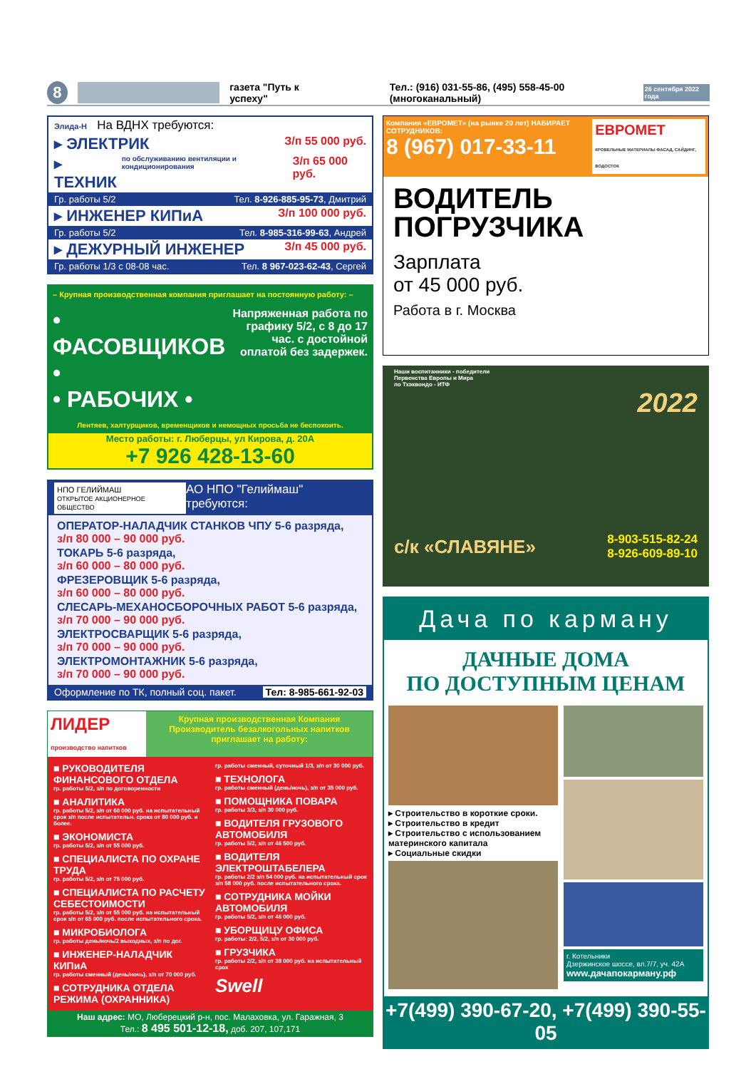8
газета "Путь к успеху"
Тел.: (916) 031-55-86, (495) 558-45-00 (многоканальный)
26 сентября 2022 года
Элида-Н На ВДНХ требуются:
▸ ЭЛЕКТРИК З/п 55 000 руб.
▸ ТЕХНИК по обслуживанию вентиляции и кондиционирования З/п 65 000 руб.
Гр. работы 5/2 Тел. 8-926-885-95-73, Дмитрий
▸ ИНЖЕНЕР КИПиА З/п 100 000 руб.
Гр. работы 5/2 Тел. 8-985-316-99-63, Андрей
▸ ДЕЖУРНЫЙ ИНЖЕНЕР З/п 45 000 руб.
Гр. работы 1/3 с 08-08 час. Тел. 8 967-023-62-43, Сергей
– Крупная производственная компания приглашает на постоянную работу: –
• ФАСОВЩИКОВ •
• РАБОЧИХ •
Напряженная работа по графику 5/2, с 8 до 17 час. с достойной оплатой без задержек.
Лентяев, халтурщиков, временщиков и немощных просьба не беспокоить.
Место работы: г. Люберцы, ул Кирова, д. 20А
+7 926 428-13-60
НПО ГЕЛИЙМАШ
ОТКРЫТОЕ АКЦИОНЕРНОЕ ОБЩЕСТВО АО НПО "Гелиймаш" требуются:
ОПЕРАТОР-НАЛАДЧИК СТАНКОВ ЧПУ 5-6 разряда,
з/п 80 000 – 90 000 руб.
ТОКАРЬ 5-6 разряда,
з/п 60 000 – 80 000 руб.
ФРЕЗЕРОВЩИК 5-6 разряда,
з/п 60 000 – 80 000 руб.
СЛЕСАРЬ-МЕХАНОСБОРОЧНЫХ РАБОТ 5-6 разряда,
з/п 70 000 – 90 000 руб.
ЭЛЕКТРОСВАРЩИК 5-6 разряда,
з/п 70 000 – 90 000 руб.
ЭЛЕКТРОМОНТАЖНИК 5-6 разряда,
з/п 70 000 – 90 000 руб.
Оформление по ТК, полный соц. пакет. Тел: 8-985-661-92-03
ЛИДЕР
производство напитков
Крупная производственная Компания Производитель безалкогольных напитков приглашает на работу:
■ РУКОВОДИТЕЛЯ ФИНАНСОВОГО ОТДЕЛА
гр. работы 5/2, з/п по договоренности
■ АНАЛИТИКА
гр. работы 5/2, з/п от 60 000 руб. на испытательный срок з/п после испытательн. срока от 80 000 руб. и более.
■ ЭКОНОМИСТА
гр. работы 5/2, з/п от 55 000 руб.
■ СПЕЦИАЛИСТА ПО ОХРАНЕ ТРУДА
гр. работы 5/2, з/п от 75 000 руб.
■ СПЕЦИАЛИСТА ПО РАСЧЕТУ СЕБЕСТОИМОСТИ
гр. работы 5/2, з/п от 55 000 руб. на испытательный срок з/п от 65 000 руб. после испытательного срока.
■ МИКРОБИОЛОГА
гр. работы день/ночь/2 выходных, з/п по дог.
■ ИНЖЕНЕР-НАЛАДЧИК КИПиА
гр. работы сменный (день/ночь), з/п от 70 000 руб.
■ СОТРУДНИКА ОТДЕЛА РЕЖИМА (ОХРАННИКА)
гр. работы сменный, суточный 1/3, з/п от 30 000 руб.
■ ТЕХНОЛОГА
гр. работы сменный (день/ночь), з/п от 35 000 руб.
■ ПОМОЩНИКА ПОВАРА
гр. работы 3/3, з/п 30 000 руб.
■ ВОДИТЕЛЯ ГРУЗОВОГО АВТОМОБИЛЯ
гр. работы 5/2, з/п от 46 500 руб.
■ ВОДИТЕЛЯ ЭЛЕКТРОШТАБЕЛЕРА
гр. работы 2/2 з/п 54 000 руб. на испытательный срок з/п 58 000 руб. после испытательного срока.
■ СОТРУДНИКА МОЙКИ АВТОМОБИЛЯ
гр. работы 5/2, з/п от 46 000 руб.
■ УБОРЩИЦУ ОФИСА
гр. работы: 2/2, 5/2, з/п от 30 000 руб.
■ ГРУЗЧИКА
гр. работы 2/2, з/п от 38 000 руб. на испытательный срок
Swell
Наш адрес: МО, Люберецкий р-н, пос. Малаховка, ул. Гаражная, 3
Тел.: 8 495 501-12-18, доб. 207, 107,171
Компания «ЕВРОМЕТ» (на рынке 20 лет) НАБИРАЕТ СОТРУДНИКОВ:
8 (967) 017-33-11
ЕВРОМЕТ
КРОВЕЛЬНЫЕ МАТЕРИАЛЫ ФАСАД, САЙДИНГ, ВОДОСТОК
ВОДИТЕЛЬ
ПОГРУЗЧИКА
Зарплата
от 45 000 руб.
Работа в г. Москва
Наши воспитанники - победители
Первенства Европы и Мира
по Тхэквондо - ИТФ
2022
с/к «СЛАВЯНЕ» 8-903-515-82-24
8-926-609-89-10
Дача по карману
ДАЧНЫЕ ДОМА
ПО ДОСТУПНЫМ ЦЕНАМ
▸ Строительство в короткие сроки.
▸ Строительство в кредит
▸ Строительство с использованием материнского капитала
▸ Социальные скидки
г. Котельники
Дзержинское шоссе, вл.7/7, уч. 42А
www.дачапокарману.рф
+7(499) 390-67-20, +7(499) 390-55-05